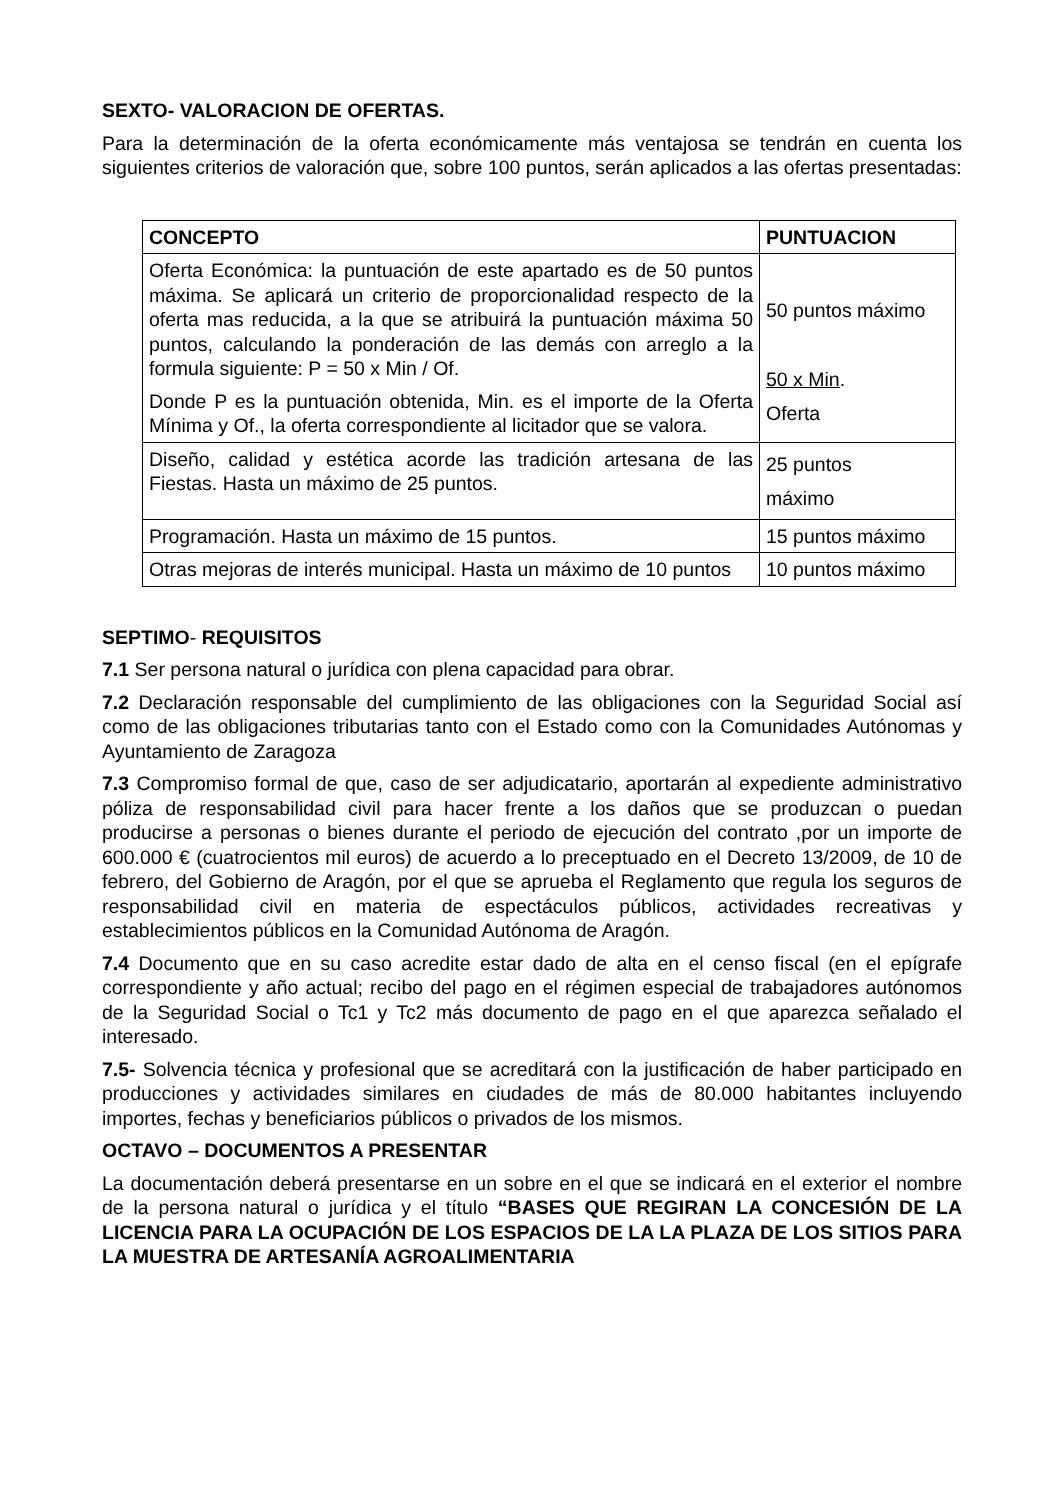SEXTO- VALORACION DE OFERTAS.
Para la determinación de la oferta económicamente más ventajosa se tendrán en cuenta los siguientes criterios de valoración que, sobre 100 puntos, serán aplicados a las ofertas presentadas:
| CONCEPTO | PUNTUACION |
| --- | --- |
| Oferta Económica: la puntuación de este apartado es de 50 puntos máxima. Se aplicará un criterio de proporcionalidad respecto de la oferta mas reducida, a la que se atribuirá la puntuación máxima 50 puntos, calculando la ponderación de las demás con arreglo a la formula siguiente: P = 50 x Min / Of. Donde P es la puntuación obtenida, Min. es el importe de la Oferta Mínima y Of., la oferta correspondiente al licitador que se valora. | 50 puntos máximo 50 x Min . Oferta |
| Diseño, calidad y estética acorde las tradición artesana de las Fiestas. Hasta un máximo de 25 puntos. | 25 puntos máximo |
| Programación. Hasta un máximo de 15 puntos. | 15 puntos máximo |
| Otras mejoras de interés municipal. Hasta un máximo de 10 puntos | 10 puntos máximo |
SEPTIMO- REQUISITOS
7.1 Ser persona natural o jurídica con plena capacidad para obrar.
7.2 Declaración responsable del cumplimiento de las obligaciones con la Seguridad Social así como de las obligaciones tributarias tanto con el Estado como con la Comunidades Autónomas y Ayuntamiento de Zaragoza
7.3 Compromiso formal de que, caso de ser adjudicatario, aportarán al expediente administrativo póliza de responsabilidad civil para hacer frente a los daños que se produzcan o puedan producirse a personas o bienes durante el periodo de ejecución del contrato ,por un importe de 600.000 € (cuatrocientos mil euros) de acuerdo a lo preceptuado en el Decreto 13/2009, de 10 de febrero, del Gobierno de Aragón, por el que se aprueba el Reglamento que regula los seguros de responsabilidad civil en materia de espectáculos públicos, actividades recreativas y establecimientos públicos en la Comunidad Autónoma de Aragón.
7.4 Documento que en su caso acredite estar dado de alta en el censo fiscal (en el epígrafe correspondiente y año actual; recibo del pago en el régimen especial de trabajadores autónomos de la Seguridad Social o Tc1 y Tc2 más documento de pago en el que aparezca señalado el interesado.
7.5- Solvencia técnica y profesional que se acreditará con la justificación de haber participado en producciones y actividades similares en ciudades de más de 80.000 habitantes incluyendo importes, fechas y beneficiarios públicos o privados de los mismos.
OCTAVO – DOCUMENTOS A PRESENTAR
La documentación deberá presentarse en un sobre en el que se indicará en el exterior el nombre de la persona natural o jurídica y el título “BASES QUE REGIRAN LA CONCESIÓN DE LA LICENCIA PARA LA OCUPACIÓN DE LOS ESPACIOS DE LA LA PLAZA DE LOS SITIOS PARA LA MUESTRA DE ARTESANÍA AGROALIMENTARIA